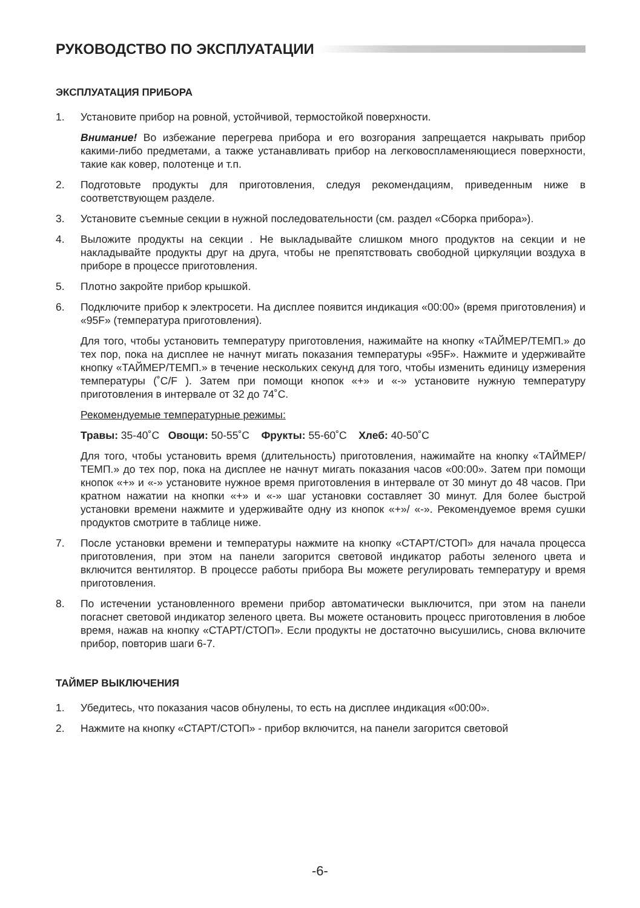РУКОВОДСТВО ПО ЭКСПЛУАТАЦИИ
ЭКСПЛУАТАЦИЯ ПРИБОРА
1. Установите прибор на ровной, устойчивой, термостойкой поверхности.
Внимание! Во избежание перегрева прибора и его возгорания запрещается накрывать прибор какими-либо предметами, а также устанавливать прибор на легковоспламеняющиеся поверхности, такие как ковер, полотенце и т.п.
2. Подготовьте продукты для приготовления, следуя рекомендациям, приведенным ниже в соответствующем разделе.
3. Установите съемные секции в нужной последовательности (см. раздел «Сборка прибора»).
4. Выложите продукты на секции . Не выкладывайте слишком много продуктов на секции и не накладывайте продукты друг на друга, чтобы не препятствовать свободной циркуляции воздуха в приборе в процессе приготовления.
5. Плотно закройте прибор крышкой.
6. Подключите прибор к электросети. На дисплее появится индикация «00:00» (время приготовления) и «95F» (температура приготовления).
Для того, чтобы установить температуру приготовления, нажимайте на кнопку «ТАЙМЕР/ТЕМП.» до тех пор, пока на дисплее не начнут мигать показания температуры «95F». Нажмите и удерживайте кнопку «ТАЙМЕР/ТЕМП.» в течение нескольких секунд для того, чтобы изменить единицу измерения температуры (˚C/F ). Затем при помощи кнопок «+» и «-» установите нужную температуру приготовления в интервале от 32 до 74˚С.
Рекомендуемые температурные режимы:
Травы: 35-40˚С Овощи: 50-55˚С Фрукты: 55-60˚С Хлеб: 40-50˚С
Для того, чтобы установить время (длительность) приготовления, нажимайте на кнопку «ТАЙМЕР/ТЕМП.» до тех пор, пока на дисплее не начнут мигать показания часов «00:00». Затем при помощи кнопок «+» и «-» установите нужное время приготовления в интервале от 30 минут до 48 часов. При кратном нажатии на кнопки «+» и «-» шаг установки составляет 30 минут. Для более быстрой установки времени нажмите и удерживайте одну из кнопок «+»/ «-». Рекомендуемое время сушки продуктов смотрите в таблице ниже.
7. После установки времени и температуры нажмите на кнопку «СТАРТ/СТОП» для начала процесса приготовления, при этом на панели загорится световой индикатор работы зеленого цвета и включится вентилятор. В процессе работы прибора Вы можете регулировать температуру и время приготовления.
8. По истечении установленного времени прибор автоматически выключится, при этом на панели погаснет световой индикатор зеленого цвета. Вы можете остановить процесс приготовления в любое время, нажав на кнопку «СТАРТ/СТОП». Если продукты не достаточно высушились, снова включите прибор, повторив шаги 6-7.
ТАЙМЕР ВЫКЛЮЧЕНИЯ
1. Убедитесь, что показания часов обнулены, то есть на дисплее индикация «00:00».
2. Нажмите на кнопку «СТАРТ/СТОП» - прибор включится, на панели загорится световой
-6-